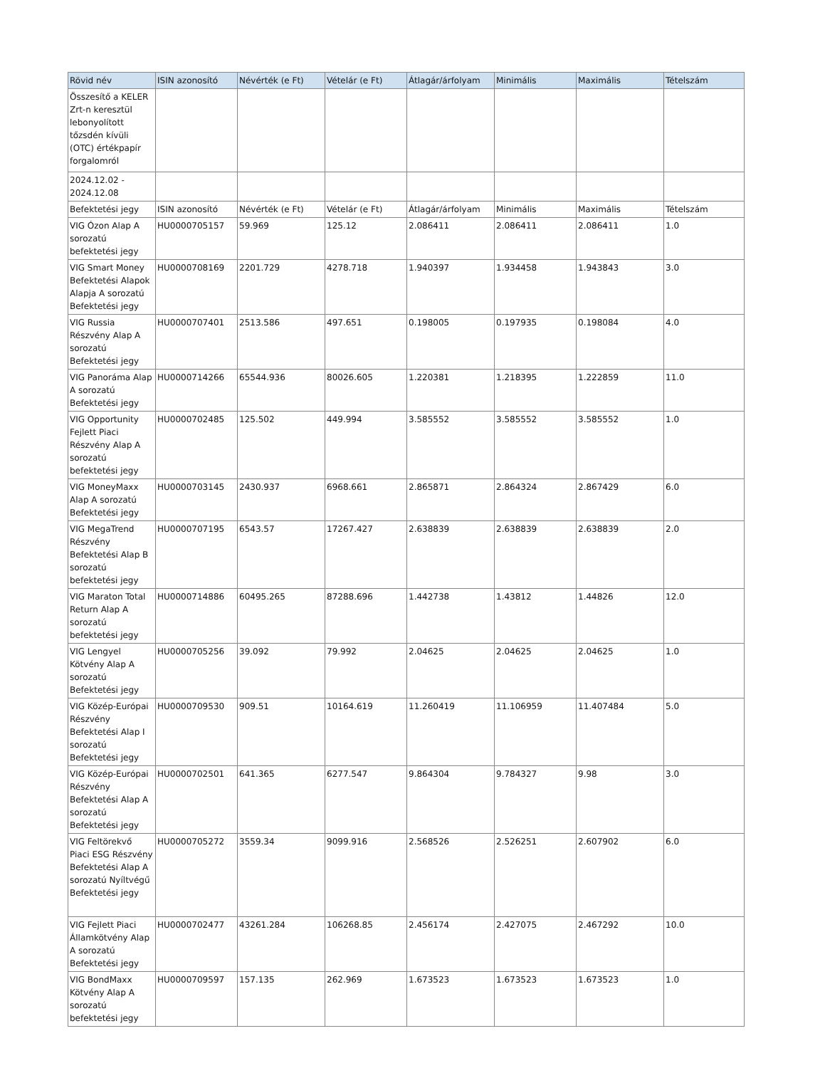| Rövid név | ISIN azonosító | Névérték (e Ft) | Vételár (e Ft) | Átlagár/árfolyam | Minimális | Maximális | Tételszám |
| --- | --- | --- | --- | --- | --- | --- | --- |
| Összesítő a KELER Zrt-n keresztül lebonyolított tőzsdén kívüli (OTC) értékpapír forgalomról | | | | | | | |
| 2024.12.02 - 2024.12.08 | | | | | | | |
| Befektetési jegy | ISIN azonosító | Névérték (e Ft) | Vételár (e Ft) | Átlagár/árfolyam | Minimális | Maximális | Tételszám |
| VIG Ózon Alap A sorozatú befektetési jegy | HU0000705157 | 59.969 | 125.12 | 2.086411 | 2.086411 | 2.086411 | 1.0 |
| VIG Smart Money Befektetési Alapok Alapja A sorozatú Befektetési jegy | HU0000708169 | 2201.729 | 4278.718 | 1.940397 | 1.934458 | 1.943843 | 3.0 |
| VIG Russia Részvény Alap A sorozatú Befektetési jegy | HU0000707401 | 2513.586 | 497.651 | 0.198005 | 0.197935 | 0.198084 | 4.0 |
| VIG Panoráma Alap A sorozatú Befektetési jegy | HU0000714266 | 65544.936 | 80026.605 | 1.220381 | 1.218395 | 1.222859 | 11.0 |
| VIG Opportunity Fejlett Piaci Részvény Alap A sorozatú befektetési jegy | HU0000702485 | 125.502 | 449.994 | 3.585552 | 3.585552 | 3.585552 | 1.0 |
| VIG MoneyMaxx Alap A sorozatú Befektetési jegy | HU0000703145 | 2430.937 | 6968.661 | 2.865871 | 2.864324 | 2.867429 | 6.0 |
| VIG MegaTrend Részvény Befektetési Alap B sorozatú befektetési jegy | HU0000707195 | 6543.57 | 17267.427 | 2.638839 | 2.638839 | 2.638839 | 2.0 |
| VIG Maraton Total Return Alap A sorozatú befektetési jegy | HU0000714886 | 60495.265 | 87288.696 | 1.442738 | 1.43812 | 1.44826 | 12.0 |
| VIG Lengyel Kötvény Alap A sorozatú Befektetési jegy | HU0000705256 | 39.092 | 79.992 | 2.04625 | 2.04625 | 2.04625 | 1.0 |
| VIG Közép-Európai Részvény Befektetési Alap I sorozatú Befektetési jegy | HU0000709530 | 909.51 | 10164.619 | 11.260419 | 11.106959 | 11.407484 | 5.0 |
| VIG Közép-Európai Részvény Befektetési Alap A sorozatú Befektetési jegy | HU0000702501 | 641.365 | 6277.547 | 9.864304 | 9.784327 | 9.98 | 3.0 |
| VIG Feltörekvő Piaci ESG Részvény Befektetési Alap A sorozatú Nyíltvégű Befektetési jegy | HU0000705272 | 3559.34 | 9099.916 | 2.568526 | 2.526251 | 2.607902 | 6.0 |
| VIG Fejlett Piaci Államkötvény Alap A sorozatú Befektetési jegy | HU0000702477 | 43261.284 | 106268.85 | 2.456174 | 2.427075 | 2.467292 | 10.0 |
| VIG BondMaxx Kötvény Alap A sorozatú befektetési jegy | HU0000709597 | 157.135 | 262.969 | 1.673523 | 1.673523 | 1.673523 | 1.0 |